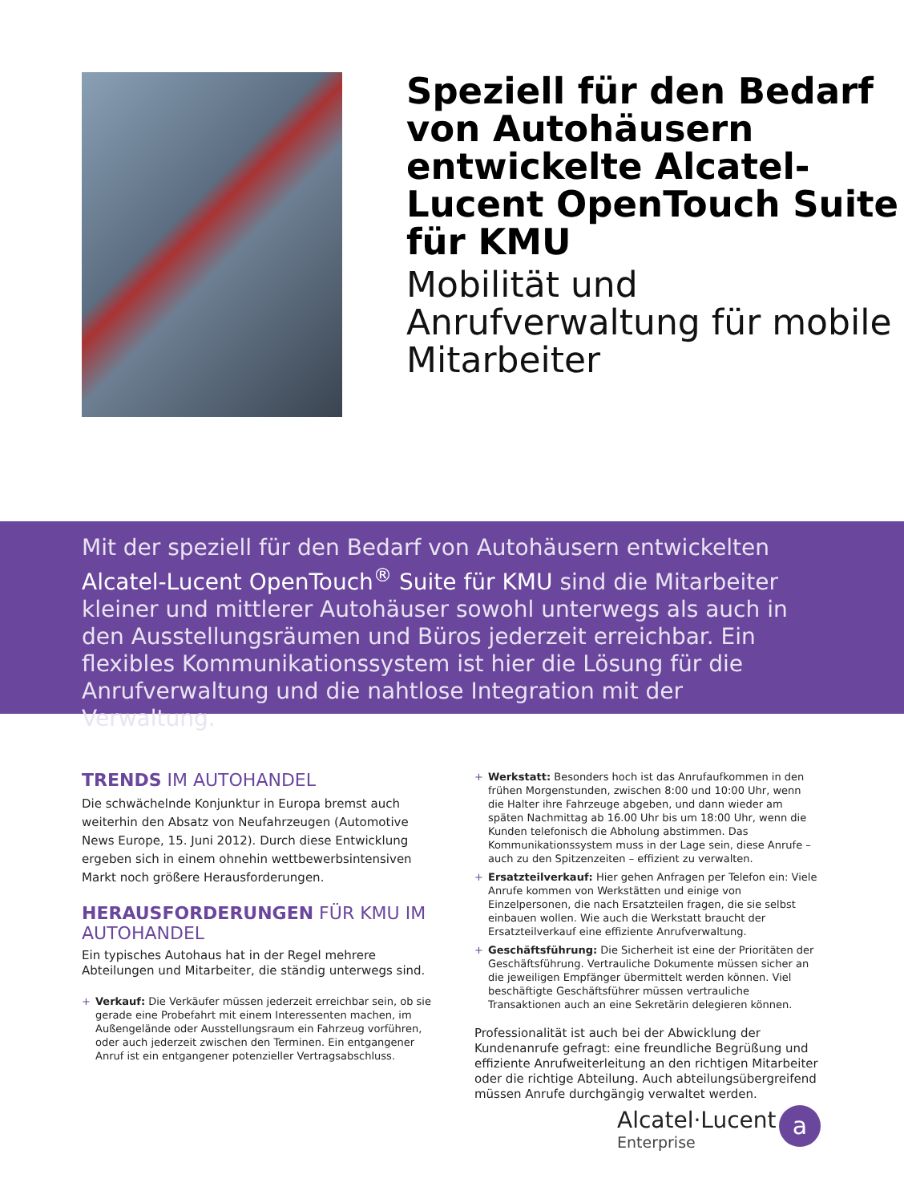Speziell für den Bedarf von Autohäusern entwickelte Alcatel-Lucent OpenTouch Suite für KMU
Mobilität und Anrufverwaltung für mobile Mitarbeiter
Mit der speziell für den Bedarf von Autohäusern entwickelten Alcatel-Lucent OpenTouch<sup>®</sup> Suite für KMU sind die Mitarbeiter kleiner und mittlerer Autohäuser sowohl unterwegs als auch in den Ausstellungsräumen und Büros jederzeit erreichbar. Ein flexibles Kommunikationssystem ist hier die Lösung für die Anrufverwaltung und die nahtlose Integration mit der Verwaltung.
TRENDS IM AUTOHANDEL
Die schwächelnde Konjunktur in Europa bremst auch weiterhin den Absatz von Neufahrzeugen (Automotive News Europe, 15. Juni 2012). Durch diese Entwicklung ergeben sich in einem ohnehin wettbewerbsintensiven Markt noch größere Herausforderungen.
HERAUSFORDERUNGEN FÜR KMU IM AUTOHANDEL
Ein typisches Autohaus hat in der Regel mehrere Abteilungen und Mitarbeiter, die ständig unterwegs sind.
+ Verkauf: Die Verkäufer müssen jederzeit erreichbar sein, ob sie gerade eine Probefahrt mit einem Interessenten machen, im Außengelände oder Ausstellungsraum ein Fahrzeug vorführen, oder auch jederzeit zwischen den Terminen. Ein entgangener Anruf ist ein entgangener potenzieller Vertragsabschluss.
+ Werkstatt: Besonders hoch ist das Anrufaufkommen in den frühen Morgenstunden, zwischen 8:00 und 10:00 Uhr, wenn die Halter ihre Fahrzeuge abgeben, und dann wieder am späten Nachmittag ab 16.00 Uhr bis um 18:00 Uhr, wenn die Kunden telefonisch die Abholung abstimmen. Das Kommunikationssystem muss in der Lage sein, diese Anrufe – auch zu den Spitzenzeiten – effizient zu verwalten.
+ Ersatzteilverkauf: Hier gehen Anfragen per Telefon ein: Viele Anrufe kommen von Werkstätten und einige von Einzelpersonen, die nach Ersatzteilen fragen, die sie selbst einbauen wollen. Wie auch die Werkstatt braucht der Ersatzteilverkauf eine effiziente Anrufverwaltung.
+ Geschäftsführung: Die Sicherheit ist eine der Prioritäten der Geschäftsführung. Vertrauliche Dokumente müssen sicher an die jeweiligen Empfänger übermittelt werden können. Viel beschäftigte Geschäftsführer müssen vertrauliche Transaktionen auch an eine Sekretärin delegieren können.
Professionalität ist auch bei der Abwicklung der Kundenanrufe gefragt: eine freundliche Begrüßung und effiziente Anrufweiterleitung an den richtigen Mitarbeiter oder die richtige Abteilung. Auch abteilungsübergreifend müssen Anrufe durchgängig verwaltet werden.
Alcatel·Lucent
Enterprise
a